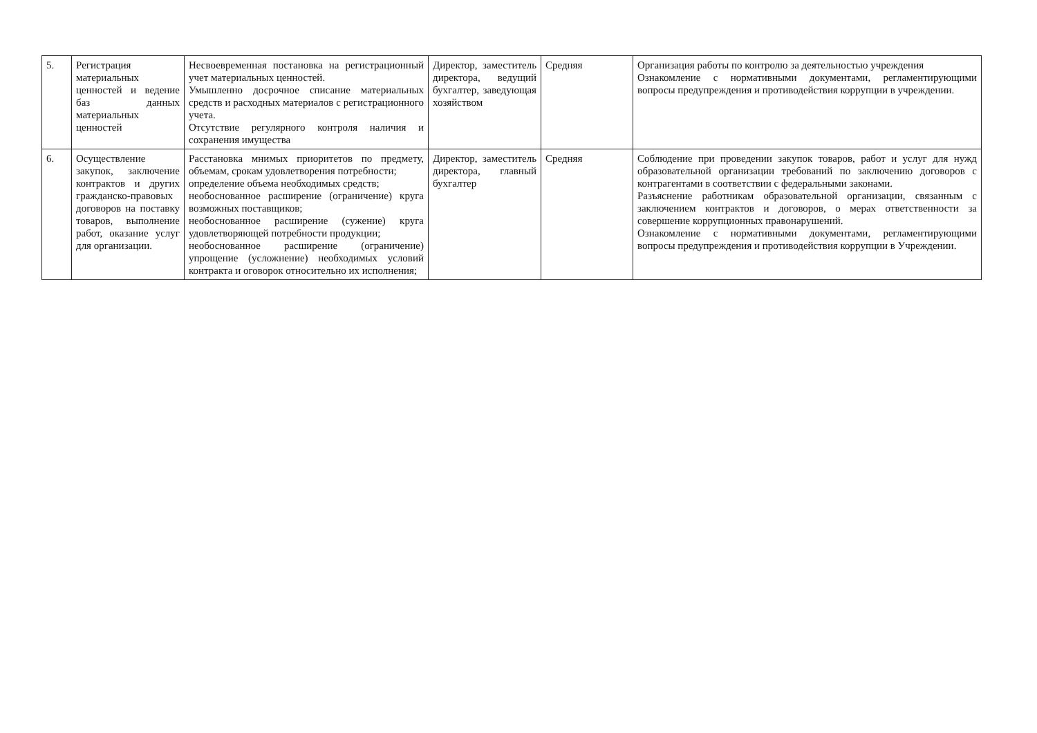| 5. | Регистрация материальных ценностей и ведение баз данных материальных ценностей | Несвоевременная постановка на регистрационный учет материальных ценностей. Умышленно досрочное списание материальных средств и расходных материалов с регистрационного учета. Отсутствие регулярного контроля наличия и сохранения имущества | Директор, заместитель директора, ведущий бухгалтер, заведующая хозяйством | Средняя | Организация работы по контролю за деятельностью учреждения Ознакомление с нормативными документами, регламентирующими вопросы предупреждения и противодействия коррупции в учреждении. |
| 6. | Осуществление закупок, заключение контрактов и других гражданско-правовых договоров на поставку товаров, выполнение работ, оказание услуг для организации. | Расстановка мнимых приоритетов по предмету, объемам, срокам удовлетворения потребности; определение объема необходимых средств; необоснованное расширение (ограничение) круга возможных поставщиков; необоснованное расширение (сужение) круга удовлетворяющей потребности продукции; необоснованное расширение (ограничение) упрощение (усложнение) необходимых условий контракта и оговорок относительно их исполнения; | Директор, заместитель директора, главный бухгалтер | Средняя | Соблюдение при проведении закупок товаров, работ и услуг для нужд образовательной организации требований по заключению договоров с контрагентами в соответствии с федеральными законами. Разъяснение работникам образовательной организации, связанным с заключением контрактов и договоров, о мерах ответственности за совершение коррупционных правонарушений. Ознакомление с нормативными документами, регламентирующими вопросы предупреждения и противодействия коррупции в Учреждении. |